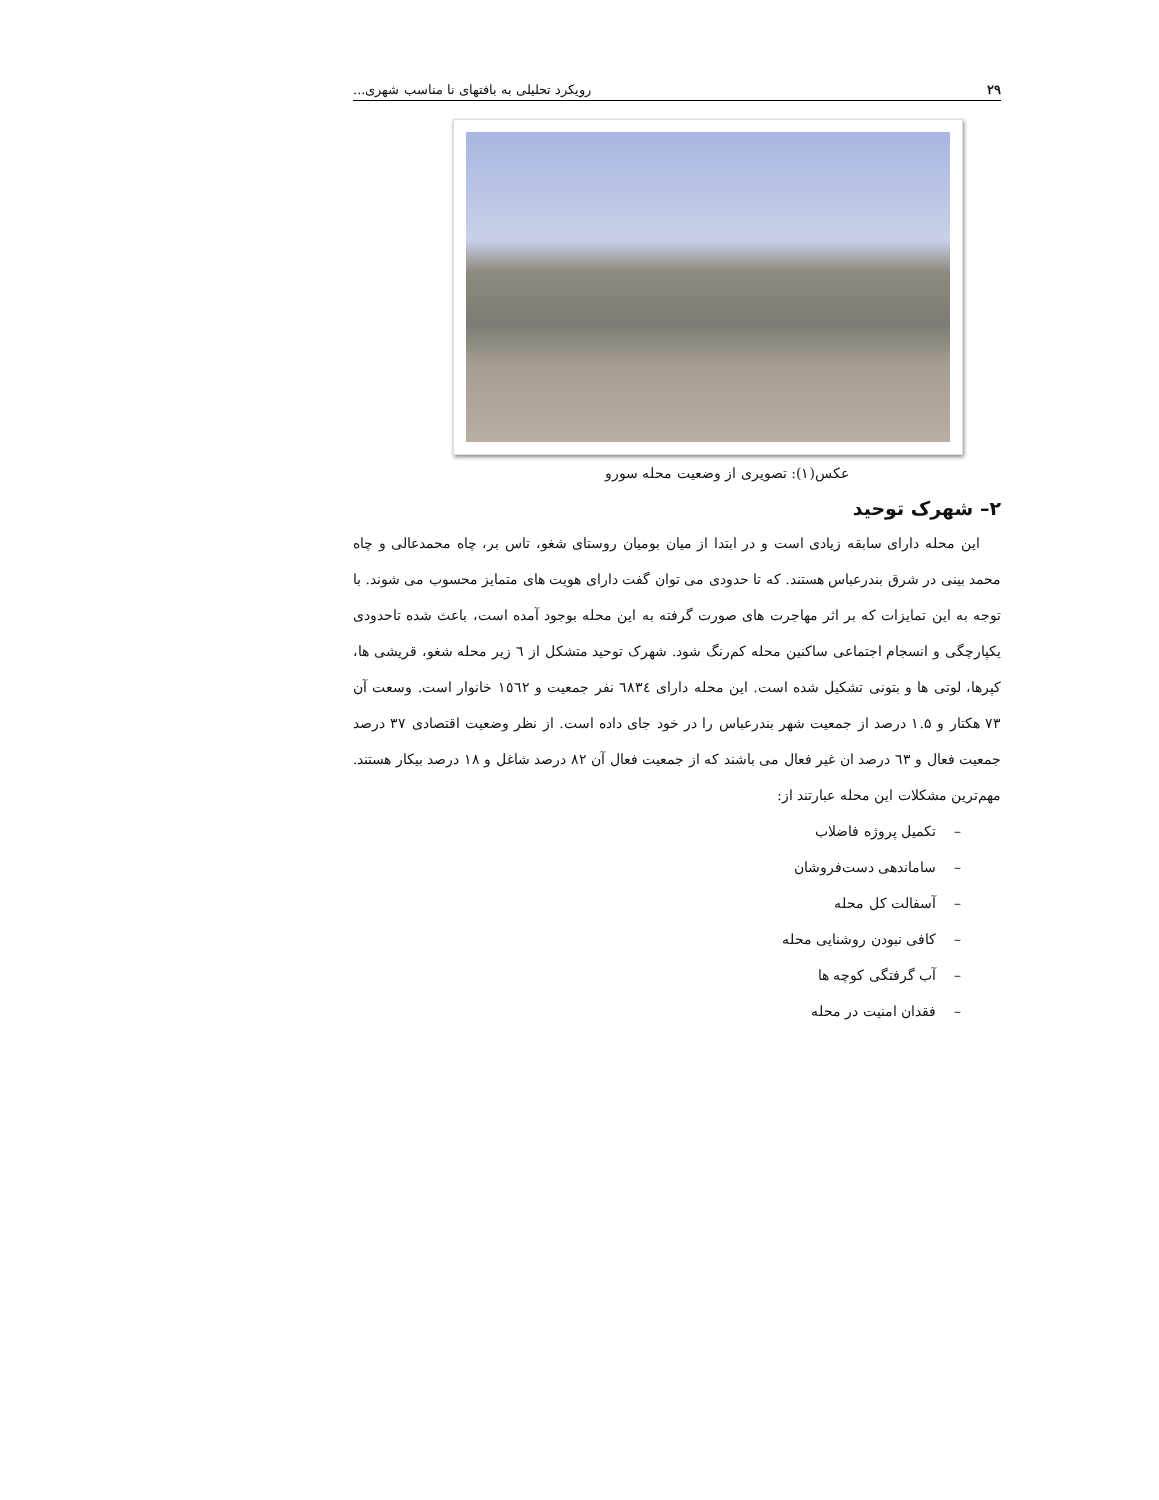۲۹ رویکرد تحلیلی به بافتهای نا مناسب شهری...
عکس(۱): تصویری از وضعیت محله سورو
۲– شهرک توحید
این محله دارای سابقه زیادی است و در ابتدا از میان بومیان روستای شغو، تاس بر، چاه محمدعالی و چاه محمد بینی در شرق بندرعباس هستند. که تا حدودی می توان گفت دارای هویت های متمایز محسوب می شوند. با توجه به این تمایزات که بر اثر مهاجرت های صورت گرفته به این محله بوجود آمده است، باعث شده تاحدودی یکپارچگی و انسجام اجتماعی ساکنین محله کم‌رنگ شود. شهرک توحید متشکل از ٦ زیر محله شغو، قریشی ها، کپرها، لوتی ها و بتونی تشکیل شده است. این محله دارای ٦٨٣٤ نفر جمعیت و ١٥٦٢ خانوار است. وسعت آن ۷۳ هکتار و ۱.۵ درصد از جمعیت شهر بندرعباس را در خود جای داده است. از نظر وضعیت اقتصادی ۳۷ درصد جمعیت فعال و ٦۳ درصد ان غیر فعال می باشند که از جمعیت فعال آن ۸۲ درصد شاغل و ۱۸ درصد بیکار هستند. مهم‌ترین مشکلات این محله عبارتند از:
– تکمیل پروژه فاضلاب
– ساماندهی دست‌فروشان
– آسفالت کل محله
– کافی نبودن روشنایی محله
– آب گرفتگی کوچه ها
– فقدان امنیت در محله